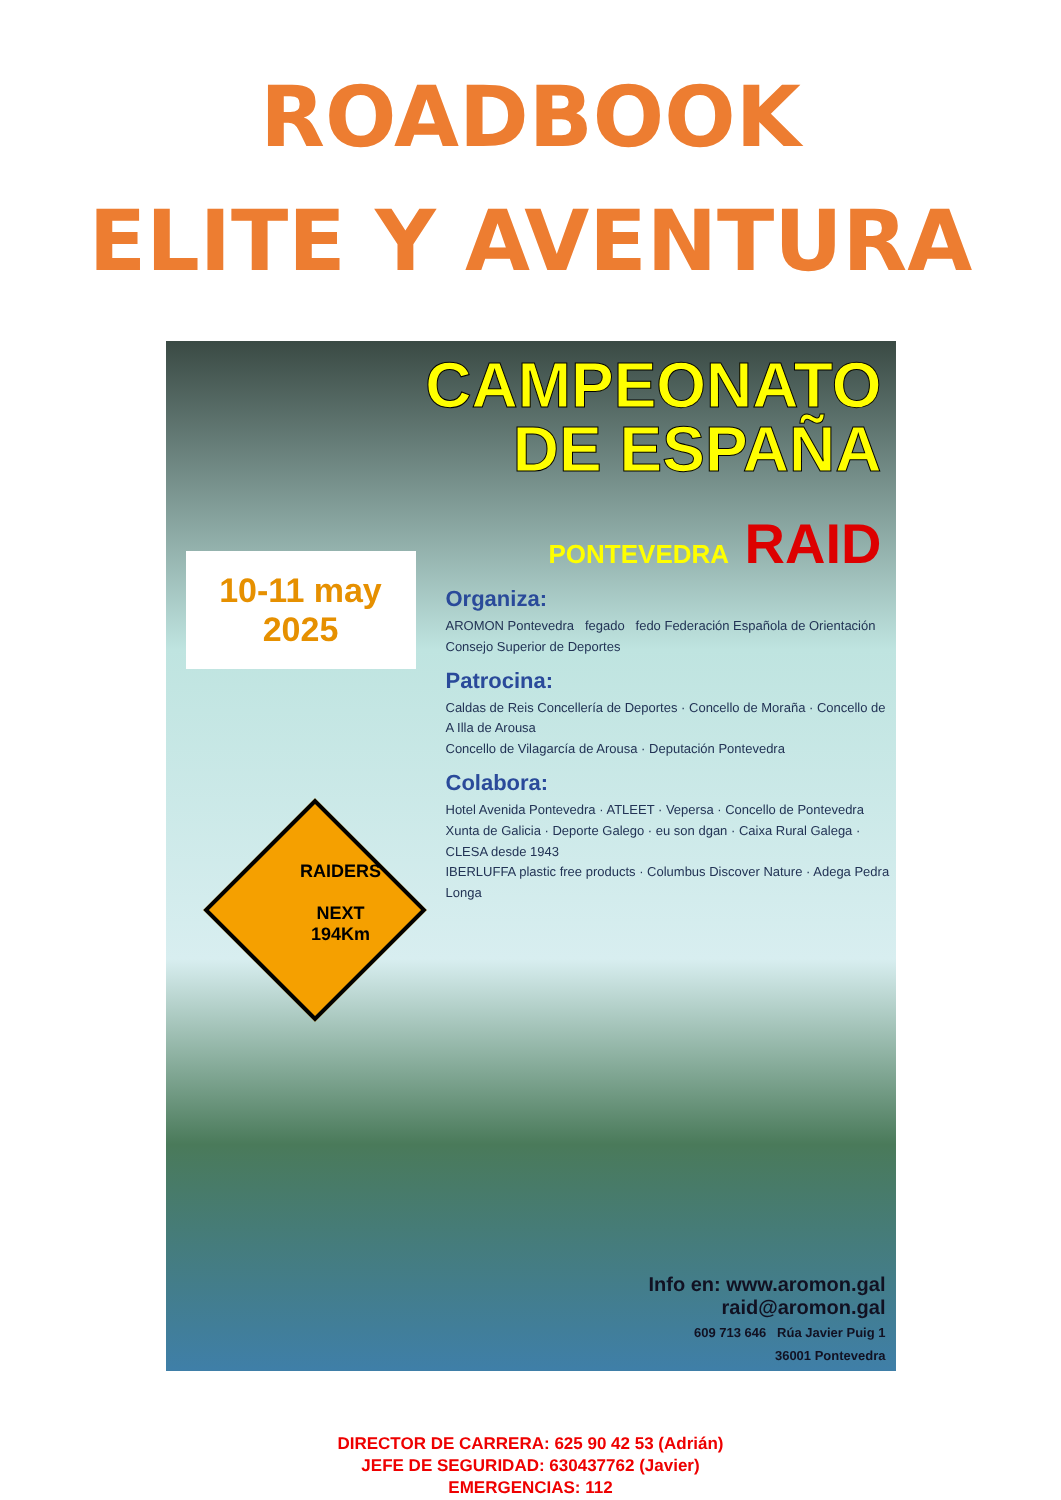ROADBOOK
ELITE Y AVENTURA
CAMPEONATO
DE ESPAÑA
PONTEVEDRA RAID
Organiza:
AROMON Pontevedra fegado fedo Federación Española de Orientación Consejo Superior de Deportes
Patrocina:
Caldas de Reis Concellería de Deportes · Concello de Moraña · Concello de A Illa de Arousa
Concello de Vilagarcía de Arousa · Deputación Pontevedra
Colabora:
Hotel Avenida Pontevedra · ATLEET · Vepersa · Concello de Pontevedra
Xunta de Galicia · Deporte Galego · eu son dgan · Caixa Rural Galega · CLESA desde 1943
IBERLUFFA plastic free products · Columbus Discover Nature · Adega Pedra Longa
10-11 may
2025
RAIDERS
NEXT
194Km
Info en: www.aromon.gal
raid@aromon.gal
609 713 646 Rúa Javier Puig 1
36001 Pontevedra
DIRECTOR DE CARRERA: 625 90 42 53 (Adrián)
JEFE DE SEGURIDAD: 630437762 (Javier)
EMERGENCIAS: 112